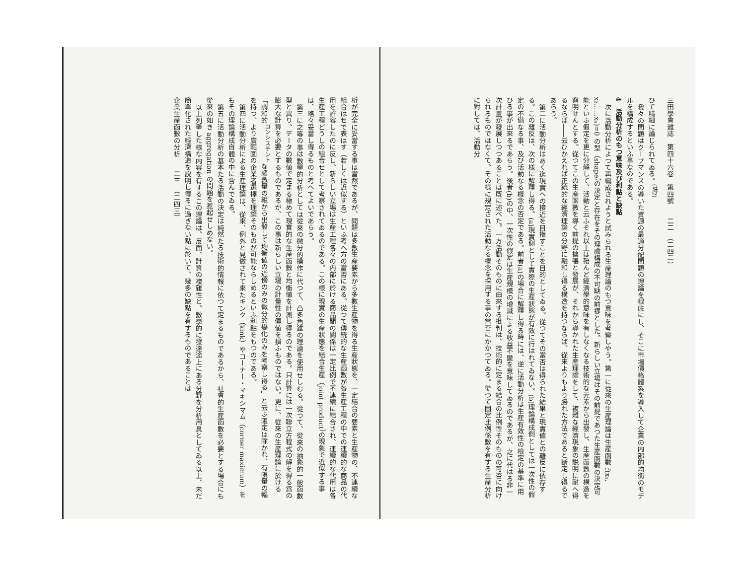三田學會雜誌　第四十六卷　第四號　　二二　（二四二）
ひて精細に論じられてゐる。<sup>(註2)</sup>
我々の問題はクープマンスの導いた資源の最適分配問題の理論を根底にし、そこに市場價格體系を導入して企業の内部的均衡のモデルを構成するといふ事なのである。
4　活動分析のもつ意味及び利點と缺點
次に活動分析によつて再編成されようと試みられる生産理論のもつ意味を考察しやう。第一に從來の生産理論は生産函數 f(x₁, x₂……xₙ)=0 の型（shape）の決定と存在をその理論構成の不可缺の前提とした。新らしい立場はその前提であつた生産函數の決定可能といふ假定を更に分解して、活動と云ふそれ以上は殆んど經濟學的意味を有しなくなる技術的な元素から出發し、生産函數の構造を窮明せんとする。從つてこの生産函數を導く前提の擴張と發展が、それから導かれた生産理論をして、複雜な經濟現象の説明に耐へ得るならば――云ひかえれば正統的な經濟理論の分野に融和し得る構造を持つならば、從來よりもより勝れた方法であると斷定し得るであらう。
第二に活動分析はあく迄現實への接近を目指すことを目的としてゐる。從つてその當否は得られた結果と現實値との離反に依存する。この離反は、次の様に解釋し得る。(a)現實側として實際の生産狀態が有效に行はれてゐない。(b)理論構成側としては一次性の假定の不備なる事、及び活動なる概念の否定である。前者(a)の場合に解釋し得る時には、逆に活動分析は生産有效性の檢定の基準に用ひる事が出來るであらう。後者(b)の中、一次性の假定は生産規模の增減による收益不變を意味してゐるのであるが、之に代はる非一次計畫が發展しつつあることは既に述べた。一方活動そのものに由來する批判は、技術的に定まる結合の比例性そのものの可否に向けられるものではなくて、その様に規定された活動なる概念を採用する事の當否にかかつてゐる。從つて固定比例係數を有する生産分析に對しては、活動分
析が完全に妥當する事は當然であるが、問題は多數生産要素から多數生産物を得る生産狀態を、一定結合の要素と生産物の、不連續な組合はせで表はす（若しくは近似する）といふ考へ方の當否にある。從つて傳統的な生産函數が各生産工程の中での連續的な商品の代用を許容したのに反し、新らしい立場は生産工程各々の内部に於ける商品間の關係は一定比例で不連續に結合され、連續的な代用は各生産工程どうしの組合せとして考察されてゐるのである。この様に現實の生産狀態を結合生産（joint product）の現象で近似する事は、略々妥當し得るものと考へてよいであらう。
第三に之等の事は數學的分析としては從來の微分的操作に代つて、凸多角錐の理論を使用せしむる。從つて、從來の抽象的一般函數型と異り、データの數値で定まる極めて現實的な生産函數と均衡値を計測し得るのである。只計算には一次聯立方程式の解を得る爲の膨大な計算を必要とするものであるが、この事は新らしい立場の計量性の價値を損ふものではない。更に、從來の生産理論に於ける「調和的<sup>コンシステント</sup>な諸數量の組から出發して均衡値の近傍のみの微分的變化のみを考察し得る」と云ふ限定は除かれ、有限量の幅を持つ、より廣範圍の企業者選擇を理論そのものが可能ならしめるといふ利點をもつのである。
第四に活動分析による生産理論は、從來、例外と見做されて來たキンク（kink）やコーナー・マキシマム（corner maximum）をもその理論構成自體の中に含んでゐる。
第五に活動分析の基本たる活動の決定は純然たる技術的情報に依つて定まるものであるから、社會的生産函數を必要とする場合にも從來の如き aggregation の問題を惹起せしめない。
以上列擧した様な内容を有するこの理論は、反面、計算の複雜性と、數學的に發達途上にある分野を分析用具としてゐる以上、未だ簡單化された經濟構造を説明し得るに過ぎない點に於いて、幾多の缺點を有するものであることは
企業生産函數の分析　　二三　（二四三）